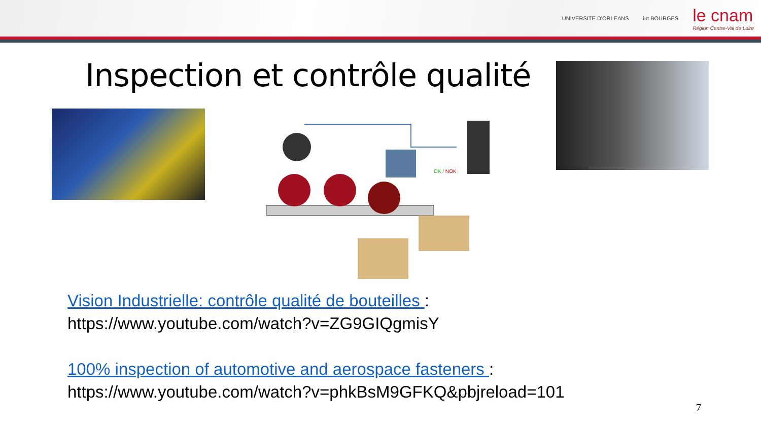UNIVERSITE D'ORLEANS iut BOURGES
le cnam
Région Centre-Val de Loire
Inspection et contrôle qualité
OK / NOK
Vision Industrielle: contrôle qualité de bouteilles :
https://www.youtube.com/watch?v=ZG9GIQgmisY
100% inspection of automotive and aerospace fasteners :
https://www.youtube.com/watch?v=phkBsM9GFKQ&pbjreload=101
7